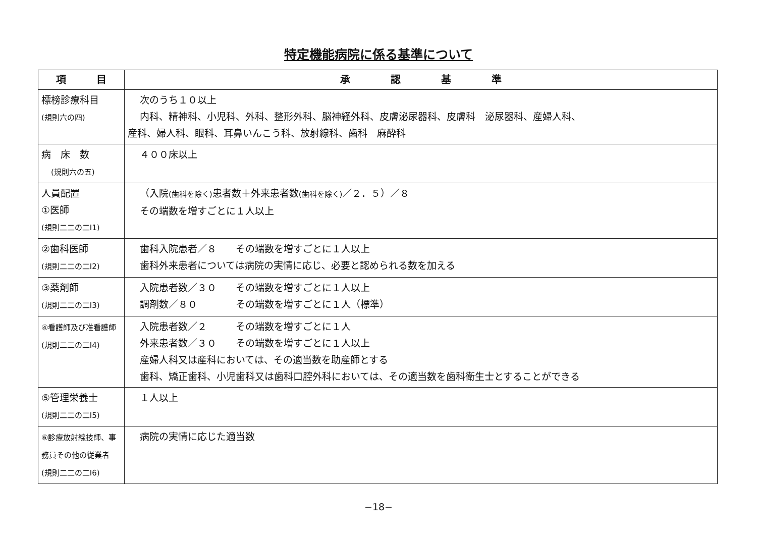特定機能病院に係る基準について
| 項 目 | 承 認 基 準 |
| --- | --- |
| 標榜診療科目 (規則六の四) | 次のうち１０以上 内科、精神科、小児科、外科、整形外科、脳神経外科、皮膚泌尿器科、皮膚科 泌尿器科、産婦人科、 産科、婦人科、眼科、耳鼻いんこう科、放射線科、歯科 麻酔科 |
| 病 床 数 (規則六の五) | ４００床以上 |
| 人員配置 ①医師 (規則二二の二Ⅰ1) | （入院 (歯科を除く) 患者数＋外来患者数 (歯科を除く) ／２．５）／８ その端数を増すごとに１人以上 |
| ②歯科医師 (規則二二の二Ⅰ2) | 歯科入院患者／８ その端数を増すごとに１人以上 歯科外来患者については病院の実情に応じ、必要と認められる数を加える |
| ③薬剤師 (規則二二の二Ⅰ3) | 入院患者数／３０ その端数を増すごとに１人以上 調剤数／８０ その端数を増すごとに１人（標準） |
| ④看護師及び准看護師 (規則二二の二Ⅰ4) | 入院患者数／２ その端数を増すごとに１人 外来患者数／３０ その端数を増すごとに１人以上 産婦人科又は産科においては、その適当数を助産師とする 歯科、矯正歯科、小児歯科又は歯科口腔外科においては、その適当数を歯科衛生士とすることができる |
| ⑤管理栄養士 (規則二二の二Ⅰ5) | １人以上 |
| ⑥診療放射線技師、事務員その他の従業者 (規則二二の二Ⅰ6) | 病院の実情に応じた適当数 |
−18−